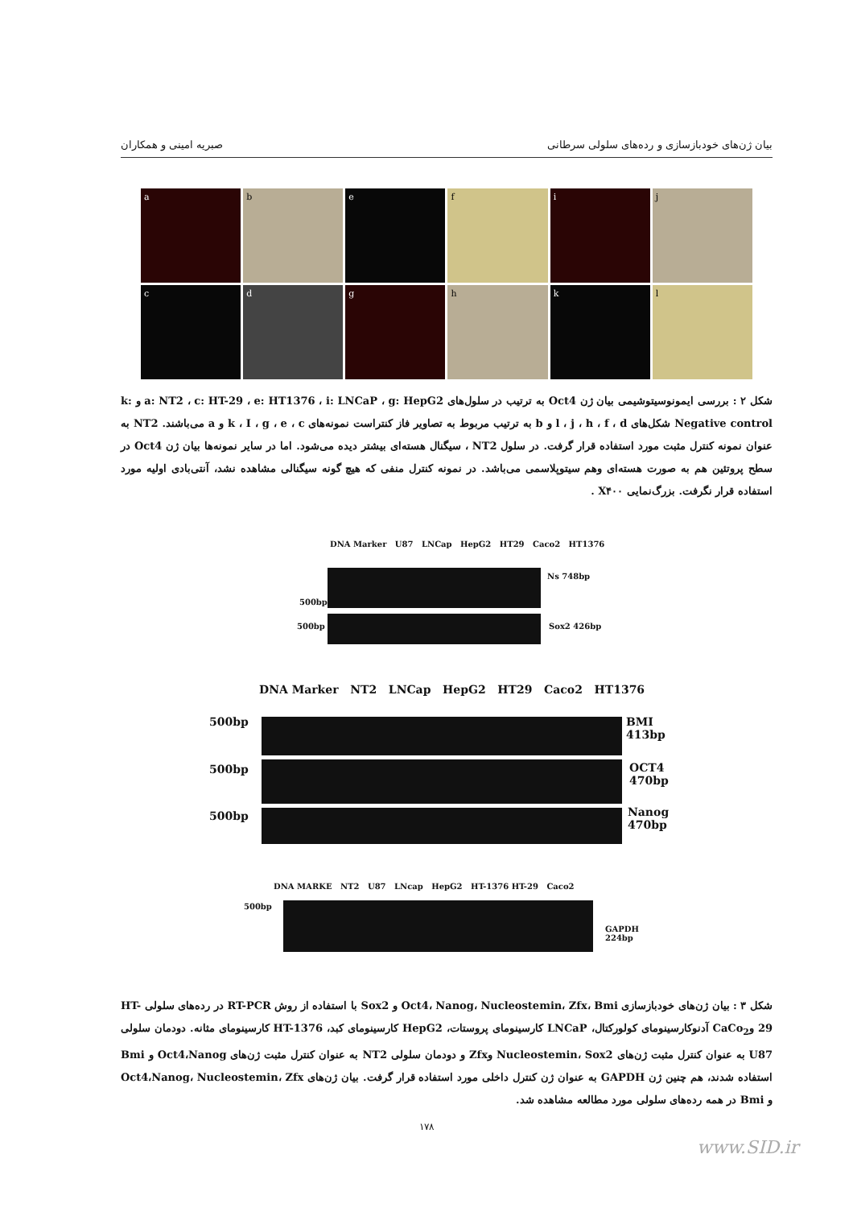بیان ژن‌های خودبازسازی و رده‌های سلولی سرطانی صبریه امینی و همکاران
a
b
e
f
i
j
c
d
g
h
k
l
شکل ۲ : بررسی ایمونوسیتوشیمی بیان ژن Oct4 به ترتیب در سلول‌های a: NT2 ، c: HT-29 ، e: HT1376 ، i: LNCaP ، g: HepG2 و k: Negative control شکل‌های l ، j ، h ، f ، d و b به ترتیب مربوط به تصاویر فاز کنتراست نمونه‌های k ، I ، g ، e ، c و a می‌باشند. NT2 به عنوان نمونه کنترل مثبت مورد استفاده قرار گرفت. در سلول NT2 ، سیگنال هسته‌ای بیشتر دیده می‌شود. اما در سایر نمونه‌ها بیان ژن Oct4 در سطح پروتئین هم به صورت هسته‌ای وهم سیتوپلاسمی می‌باشد. در نمونه کنترل منفی که هیچ گونه سیگنالی مشاهده نشد، آنتی‌بادی اولیه مورد استفاده قرار نگرفت. بزرگ‌نمایی X۴۰۰ .
DNA Marker U87 LNCap HepG2 HT29 Caco2 HT1376
500bp
500bp
Ns 748bp
Sox2 426bp
DNA Marker NT2 LNCap HepG2 HT29 Caco2 HT1376
500bp
500bp
500bp
BMI
413bp
OCT4
470bp
Nanog
470bp
DNA MARKE NT2 U87 LNcap HepG2 HT-1376 HT-29 Caco2
500bp
GAPDH
224bp
شکل ۳ : بیان ژن‌های خودبازسازی Oct4، Nanog، Nucleostemin، Zfx، Bmi و Sox2 با استفاده از روش RT-PCR در رده‌های سلولی HT-29 وCaCo<sub>2</sub> آدنوکارسینومای کولورکتال، LNCaP کارسینومای پروستات، HepG2 کارسینومای کبد، HT-1376 کارسینومای مثانه. دودمان سلولی U87 به عنوان کنترل مثبت ژن‌های Nucleostemin، Sox2 وZfx و دودمان سلولی NT2 به عنوان کنترل مثبت ژن‌های Oct4،Nanog و Bmi استفاده شدند، هم چنین ژن GAPDH به عنوان ژن کنترل داخلی مورد استفاده قرار گرفت. بیان ژن‌های Oct4،Nanog، Nucleostemin، Zfx و Bmi در همه رده‌های سلولی مورد مطالعه مشاهده شد.
۱۷۸
www.SID.ir